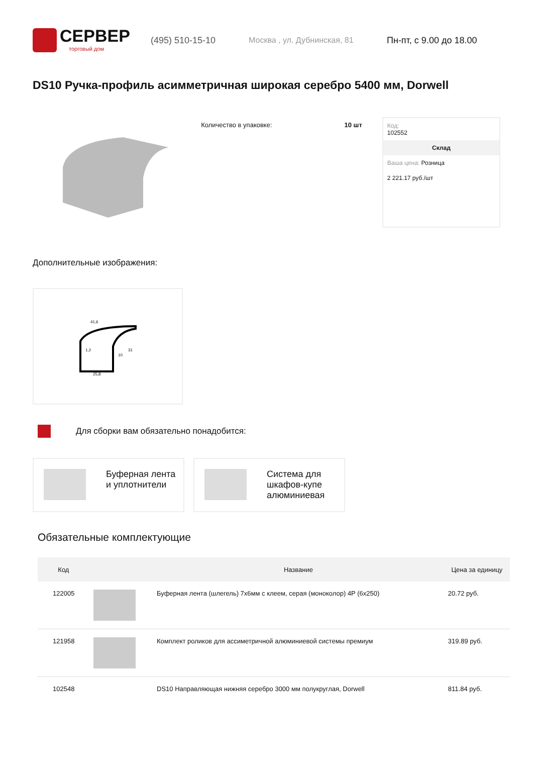СЕРВЕР
торговый дом
(495) 510-15-10 Москва , ул. Дубнинская, 81 Пн-пт, с 9.00 до 18.00
DS10 Ручка-профиль асимметричная широкая серебро 5400 мм, Dorwell
Количество в упаковке: 10 шт Код:
102552
Склад
Ваша цена: Розница
2 221.17 руб./шт
Дополнительные изображения:
41,6
25,8
31
10
1,2
Для сборки вам обязательно понадобится:
Буферная лента
и уплотнители
Система для
шкафов-купе
алюминиевая
Обязательные комплектующие
| Код | | Название | Цена за единицу |
| --- | --- | --- | --- |
| 122005 | | Буферная лента (шлегель) 7х6мм с клеем, серая (моноколор) 4P (6x250) | 20.72 руб. |
| 121958 | | Комплект роликов для ассиметричной алюминиевой системы премиум | 319.89 руб. |
| 102548 | | DS10 Направляющая нижняя серебро 3000 мм полукруглая, Dorwell | 811.84 руб. |